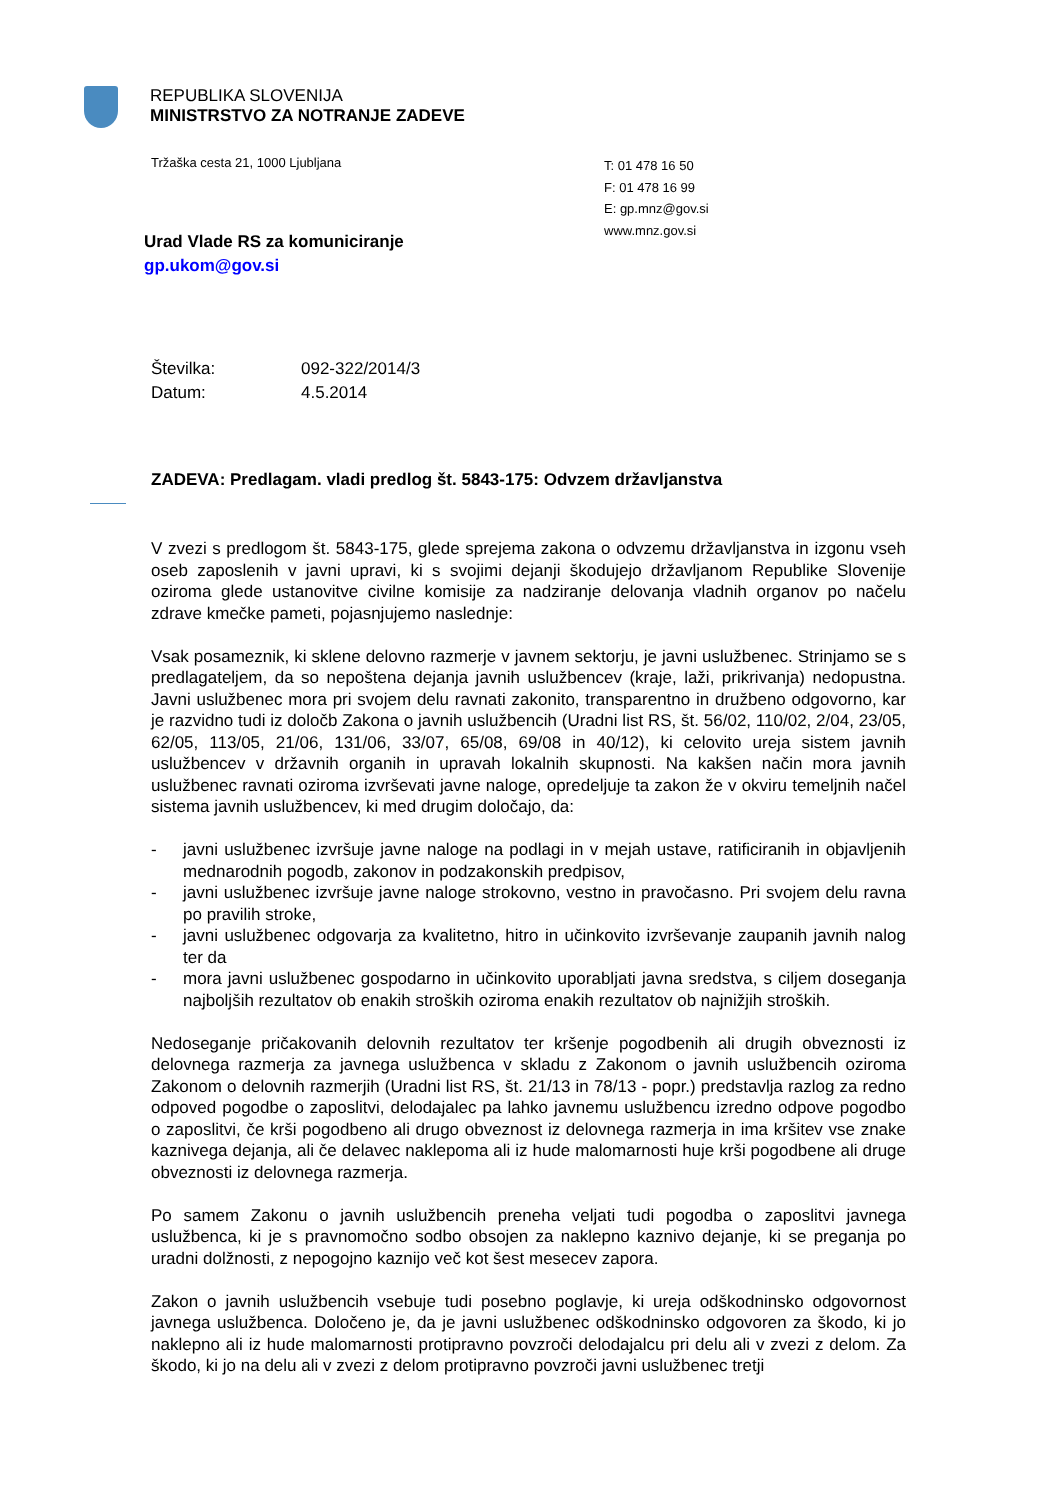REPUBLIKA SLOVENIJA
MINISTRSTVO ZA NOTRANJE ZADEVE
Tržaška cesta 21, 1000 Ljubljana
T: 01 478 16 50
F: 01 478 16 99
E: gp.mnz@gov.si
www.mnz.gov.si
Urad Vlade RS za komuniciranje
gp.ukom@gov.si
Številka: 092-322/2014/3
Datum: 4.5.2014
ZADEVA: Predlagam. vladi predlog št. 5843-175: Odvzem državljanstva
V zvezi s predlogom št. 5843-175, glede sprejema zakona o odvzemu državljanstva in izgonu vseh oseb zaposlenih v javni upravi, ki s svojimi dejanji škodujejo državljanom Republike Slovenije oziroma glede ustanovitve civilne komisije za nadziranje delovanja vladnih organov po načelu zdrave kmečke pameti, pojasnjujemo naslednje:
Vsak posameznik, ki sklene delovno razmerje v javnem sektorju, je javni uslužbenec. Strinjamo se s predlagateljem, da so nepoštena dejanja javnih uslužbencev (kraje, laži, prikrivanja) nedopustna. Javni uslužbenec mora pri svojem delu ravnati zakonito, transparentno in družbeno odgovorno, kar je razvidno tudi iz določb Zakona o javnih uslužbencih (Uradni list RS, št. 56/02, 110/02, 2/04, 23/05, 62/05, 113/05, 21/06, 131/06, 33/07, 65/08, 69/08 in 40/12), ki celovito ureja sistem javnih uslužbencev v državnih organih in upravah lokalnih skupnosti. Na kakšen način mora javnih uslužbenec ravnati oziroma izvrševati javne naloge, opredeljuje ta zakon že v okviru temeljnih načel sistema javnih uslužbencev, ki med drugim določajo, da:
- javni uslužbenec izvršuje javne naloge na podlagi in v mejah ustave, ratificiranih in objavljenih mednarodnih pogodb, zakonov in podzakonskih predpisov,
- javni uslužbenec izvršuje javne naloge strokovno, vestno in pravočasno. Pri svojem delu ravna po pravilih stroke,
- javni uslužbenec odgovarja za kvalitetno, hitro in učinkovito izvrševanje zaupanih javnih nalog ter da
- mora javni uslužbenec gospodarno in učinkovito uporabljati javna sredstva, s ciljem doseganja najboljših rezultatov ob enakih stroških oziroma enakih rezultatov ob najnižjih stroških.
Nedoseganje pričakovanih delovnih rezultatov ter kršenje pogodbenih ali drugih obveznosti iz delovnega razmerja za javnega uslužbenca v skladu z Zakonom o javnih uslužbencih oziroma Zakonom o delovnih razmerjih (Uradni list RS, št. 21/13 in 78/13 - popr.) predstavlja razlog za redno odpoved pogodbe o zaposlitvi, delodajalec pa lahko javnemu uslužbencu izredno odpove pogodbo o zaposlitvi, če krši pogodbeno ali drugo obveznost iz delovnega razmerja in ima kršitev vse znake kaznivega dejanja, ali če delavec naklepoma ali iz hude malomarnosti huje krši pogodbene ali druge obveznosti iz delovnega razmerja.
Po samem Zakonu o javnih uslužbencih preneha veljati tudi pogodba o zaposlitvi javnega uslužbenca, ki je s pravnomočno sodbo obsojen za naklepno kaznivo dejanje, ki se preganja po uradni dolžnosti, z nepogojno kaznijo več kot šest mesecev zapora.
Zakon o javnih uslužbencih vsebuje tudi posebno poglavje, ki ureja odškodninsko odgovornost javnega uslužbenca. Določeno je, da je javni uslužbenec odškodninsko odgovoren za škodo, ki jo naklepno ali iz hude malomarnosti protipravno povzroči delodajalcu pri delu ali v zvezi z delom. Za škodo, ki jo na delu ali v zvezi z delom protipravno povzroči javni uslužbenec tretji